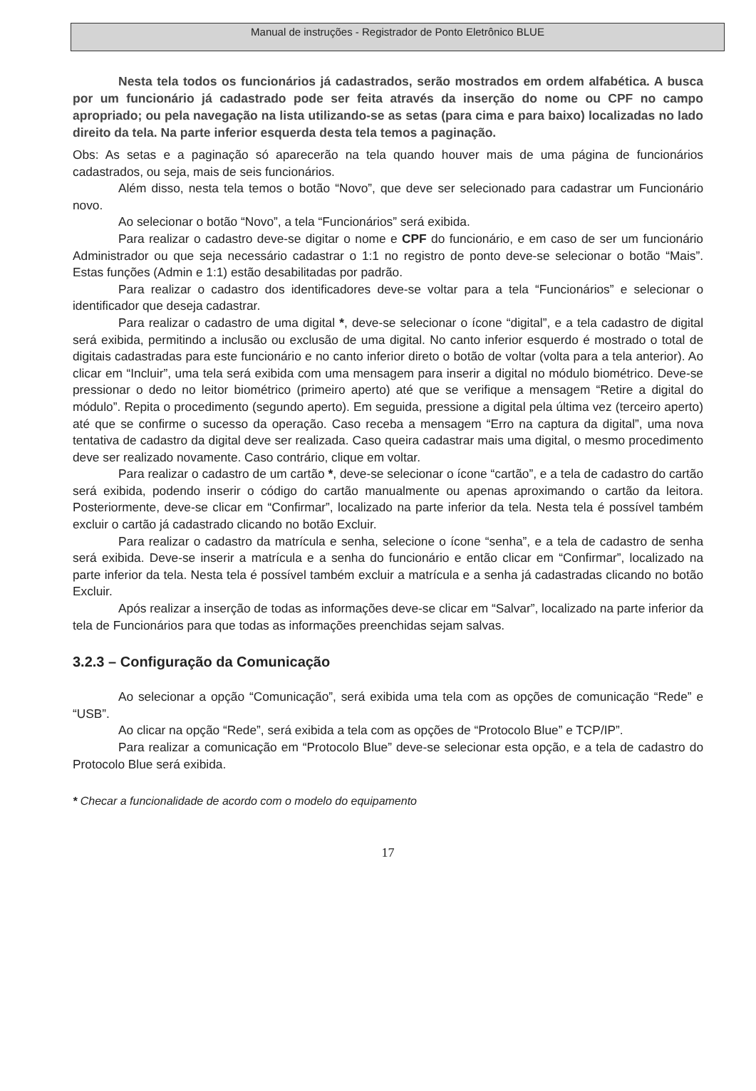Manual de instruções - Registrador de Ponto Eletrônico BLUE
Nesta tela todos os funcionários já cadastrados, serão mostrados em ordem alfabética. A busca por um funcionário já cadastrado pode ser feita através da inserção do nome ou CPF no campo apropriado; ou pela navegação na lista utilizando-se as setas (para cima e para baixo) localizadas no lado direito da tela. Na parte inferior esquerda desta tela temos a paginação.
Obs: As setas e a paginação só aparecerão na tela quando houver mais de uma página de funcionários cadastrados, ou seja, mais de seis funcionários.
Além disso, nesta tela temos o botão “Novo”, que deve ser selecionado para cadastrar um Funcionário novo.
Ao selecionar o botão “Novo”, a tela “Funcionários” será exibida.
Para realizar o cadastro deve-se digitar o nome e CPF do funcionário, e em caso de ser um funcionário Administrador ou que seja necessário cadastrar o 1:1 no registro de ponto deve-se selecionar o botão “Mais”. Estas funções (Admin e 1:1) estão desabilitadas por padrão.
Para realizar o cadastro dos identificadores deve-se voltar para a tela “Funcionários” e selecionar o identificador que deseja cadastrar.
Para realizar o cadastro de uma digital *, deve-se selecionar o ícone “digital”, e a tela cadastro de digital será exibida, permitindo a inclusão ou exclusão de uma digital. No canto inferior esquerdo é mostrado o total de digitais cadastradas para este funcionário e no canto inferior direto o botão de voltar (volta para a tela anterior). Ao clicar em “Incluir”, uma tela será exibida com uma mensagem para inserir a digital no módulo biométrico. Deve-se pressionar o dedo no leitor biométrico (primeiro aperto) até que se verifique a mensagem “Retire a digital do módulo”. Repita o procedimento (segundo aperto). Em seguida, pressione a digital pela última vez (terceiro aperto) até que se confirme o sucesso da operação. Caso receba a mensagem “Erro na captura da digital”, uma nova tentativa de cadastro da digital deve ser realizada. Caso queira cadastrar mais uma digital, o mesmo procedimento deve ser realizado novamente. Caso contrário, clique em voltar.
Para realizar o cadastro de um cartão *, deve-se selecionar o ícone “cartão”, e a tela de cadastro do cartão será exibida, podendo inserir o código do cartão manualmente ou apenas aproximando o cartão da leitora. Posteriormente, deve-se clicar em “Confirmar”, localizado na parte inferior da tela. Nesta tela é possível também excluir o cartão já cadastrado clicando no botão Excluir.
Para realizar o cadastro da matrícula e senha, selecione o ícone “senha”, e a tela de cadastro de senha será exibida. Deve-se inserir a matrícula e a senha do funcionário e então clicar em “Confirmar”, localizado na parte inferior da tela. Nesta tela é possível também excluir a matrícula e a senha já cadastradas clicando no botão Excluir.
Após realizar a inserção de todas as informações deve-se clicar em “Salvar”, localizado na parte inferior da tela de Funcionários para que todas as informações preenchidas sejam salvas.
3.2.3 – Configuração da Comunicação
Ao selecionar a opção “Comunicação”, será exibida uma tela com as opções de comunicação “Rede” e “USB”.
Ao clicar na opção “Rede”, será exibida a tela com as opções de “Protocolo Blue” e TCP/IP”.
Para realizar a comunicação em “Protocolo Blue” deve-se selecionar esta opção, e a tela de cadastro do Protocolo Blue será exibida.
* Checar a funcionalidade de acordo com o modelo do equipamento
17